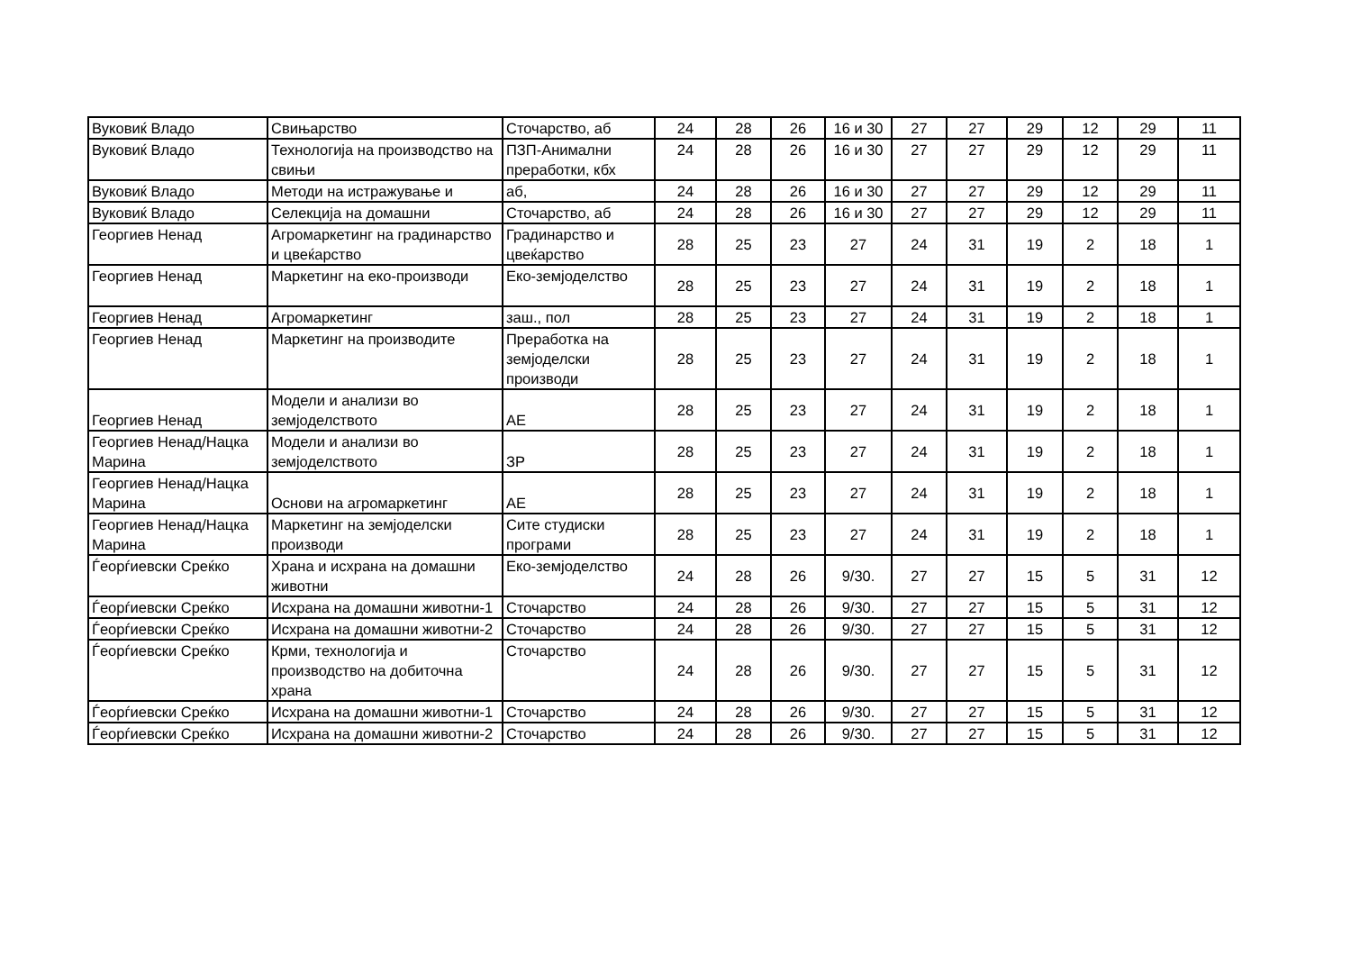| Вуковиќ Владо | Свињарство | Сточарство, аб | 24 | 28 | 26 | 16 и 30 | 27 | 27 | 29 | 12 | 29 | 11 |
| Вуковиќ Владо | Технологија на производство на свињи | ПЗП-Анимални преработки, кбх | 24 | 28 | 26 | 16 и 30 | 27 | 27 | 29 | 12 | 29 | 11 |
| Вуковиќ Владо | Методи на истражување и | аб, | 24 | 28 | 26 | 16 и 30 | 27 | 27 | 29 | 12 | 29 | 11 |
| Вуковиќ Владо | Селекција на домашни | Сточарство, аб | 24 | 28 | 26 | 16 и 30 | 27 | 27 | 29 | 12 | 29 | 11 |
| Георгиев Ненад | Агромаркетинг на градинарство и цвеќарство | Градинарство и цвеќарство | 28 | 25 | 23 | 27 | 24 | 31 | 19 | 2 | 18 | 1 |
| Георгиев Ненад | Маркетинг на еко-производи | Еко-земјоделство | 28 | 25 | 23 | 27 | 24 | 31 | 19 | 2 | 18 | 1 |
| Георгиев Ненад | Агромаркетинг | заш., пол | 28 | 25 | 23 | 27 | 24 | 31 | 19 | 2 | 18 | 1 |
| Георгиев Ненад | Маркетинг на производите | Преработка на земјоделски производи | 28 | 25 | 23 | 27 | 24 | 31 | 19 | 2 | 18 | 1 |
| Георгиев Ненад | Модели и анализи во земјоделството | АЕ | 28 | 25 | 23 | 27 | 24 | 31 | 19 | 2 | 18 | 1 |
| Георгиев Ненад/Нацка Марина | Модели и анализи во земјоделството | ЗР | 28 | 25 | 23 | 27 | 24 | 31 | 19 | 2 | 18 | 1 |
| Георгиев Ненад/Нацка Марина | Основи на агромаркетинг | АЕ | 28 | 25 | 23 | 27 | 24 | 31 | 19 | 2 | 18 | 1 |
| Георгиев Ненад/Нацка Марина | Маркетинг на земјоделски производи | Сите студиски програми | 28 | 25 | 23 | 27 | 24 | 31 | 19 | 2 | 18 | 1 |
| Ѓеорѓиевски Среќко | Храна и исхрана на домашни животни | Еко-земјоделство | 24 | 28 | 26 | 9/30. | 27 | 27 | 15 | 5 | 31 | 12 |
| Ѓеорѓиевски Среќко | Исхрана на домашни животни-1 | Сточарство | 24 | 28 | 26 | 9/30. | 27 | 27 | 15 | 5 | 31 | 12 |
| Ѓеорѓиевски Среќко | Исхрана на домашни животни-2 | Сточарство | 24 | 28 | 26 | 9/30. | 27 | 27 | 15 | 5 | 31 | 12 |
| Ѓеорѓиевски Среќко | Крми, технологија и производство на добиточна храна | Сточарство | 24 | 28 | 26 | 9/30. | 27 | 27 | 15 | 5 | 31 | 12 |
| Ѓеорѓиевски Среќко | Исхрана на домашни животни-1 | Сточарство | 24 | 28 | 26 | 9/30. | 27 | 27 | 15 | 5 | 31 | 12 |
| Ѓеорѓиевски Среќко | Исхрана на домашни животни-2 | Сточарство | 24 | 28 | 26 | 9/30. | 27 | 27 | 15 | 5 | 31 | 12 |